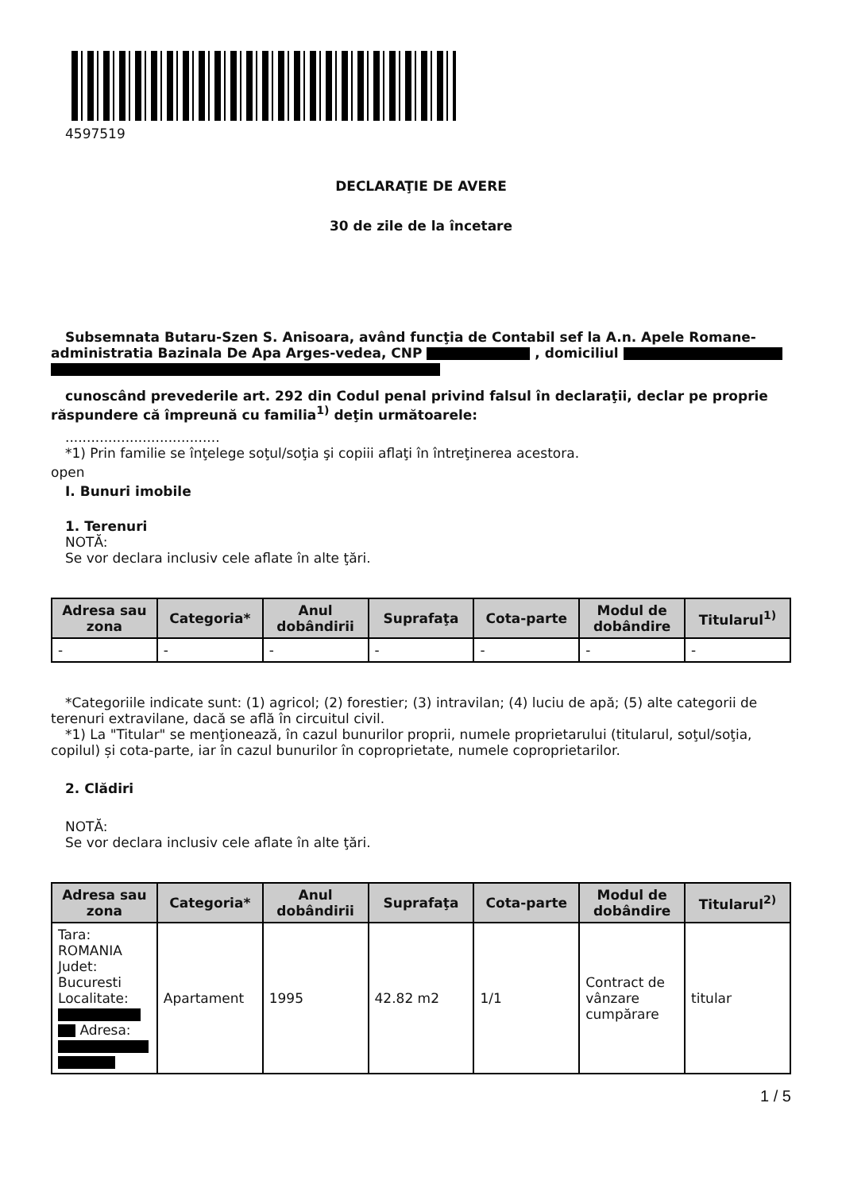4597519
DECLARAŢIE DE AVERE
30 de zile de la încetare
Subsemnata Butaru-Szen S. Anisoara, având funcţia de Contabil sef la A.n. Apele Romane-administratia Bazinala De Apa Arges-vedea, CNP , domiciliul
cunoscând prevederile art. 292 din Codul penal privind falsul în declaraţii, declar pe proprie răspundere că împreună cu familia<sup>1)</sup> deţin următoarele:
....................................
*1) Prin familie se înţelege soţul/soţia şi copiii aflaţi în întreţinerea acestora.
open
I. Bunuri imobile
1. Terenuri
NOTĂ:
Se vor declara inclusiv cele aflate în alte ţări.
| Adresa sau zona | Categoria* | Anul dobândirii | Suprafaţa | Cota-parte | Modul de dobândire | Titularul<sup>1)</sup> |
| --- | --- | --- | --- | --- | --- | --- |
| - | - | - | - | - | - | - |
*Categoriile indicate sunt: (1) agricol; (2) forestier; (3) intravilan; (4) luciu de apă; (5) alte categorii de terenuri extravilane, dacă se află în circuitul civil.
*1) La "Titular" se menţionează, în cazul bunurilor proprii, numele proprietarului (titularul, soţul/soţia, copilul) și cota-parte, iar în cazul bunurilor în coproprietate, numele coproprietarilor.
2. Clădiri
NOTĂ:
Se vor declara inclusiv cele aflate în alte ţări.
| Adresa sau zona | Categoria* | Anul dobândirii | Suprafaţa | Cota-parte | Modul de dobândire | Titularul<sup>2)</sup> |
| --- | --- | --- | --- | --- | --- | --- |
| Tara: ROMANIA Judet: Bucuresti Localitate: Adresa: | Apartament | 1995 | 42.82 m2 | 1/1 | Contract de vânzare cumpărare | titular |
1 / 5